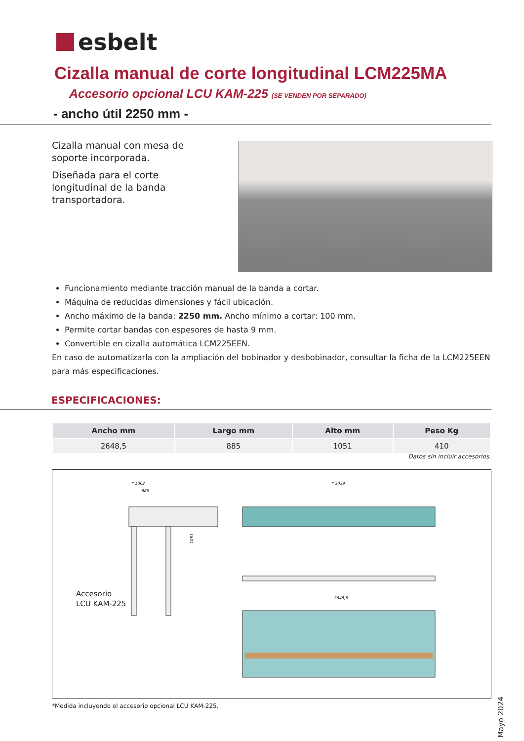esbelt
Cizalla manual de corte longitudinal LCM225MA
Accesorio opcional LCU KAM-225 (SE VENDEN POR SEPARADO)
- ancho útil 2250 mm -
Cizalla manual con mesa de soporte incorporada.
Diseñada para el corte longitudinal de la banda transportadora.
Funcionamiento mediante tracción manual de la banda a cortar.
Máquina de reducidas dimensiones y fácil ubicación.
Ancho máximo de la banda: 2250 mm. Ancho mínimo a cortar: 100 mm.
Permite cortar bandas con espesores de hasta 9 mm.
Convertible en cizalla automática LCM225EEN.
En caso de automatizarla con la ampliación del bobinador y desbobinador, consultar la ficha de la LCM225EEN para más especificaciones.
ESPECIFICACIONES:
| Ancho mm | Largo mm | Alto mm | Peso Kg |
| --- | --- | --- | --- |
| 2648,5 | 885 | 1051 | 410 |
Datos sin incluir accesorios.
* 1062
885
1051
* 3039
2648,5
Accesorio
LCU KAM-225
*Medida incluyendo el accesorio opcional LCU KAM-225.
Mayo 2024